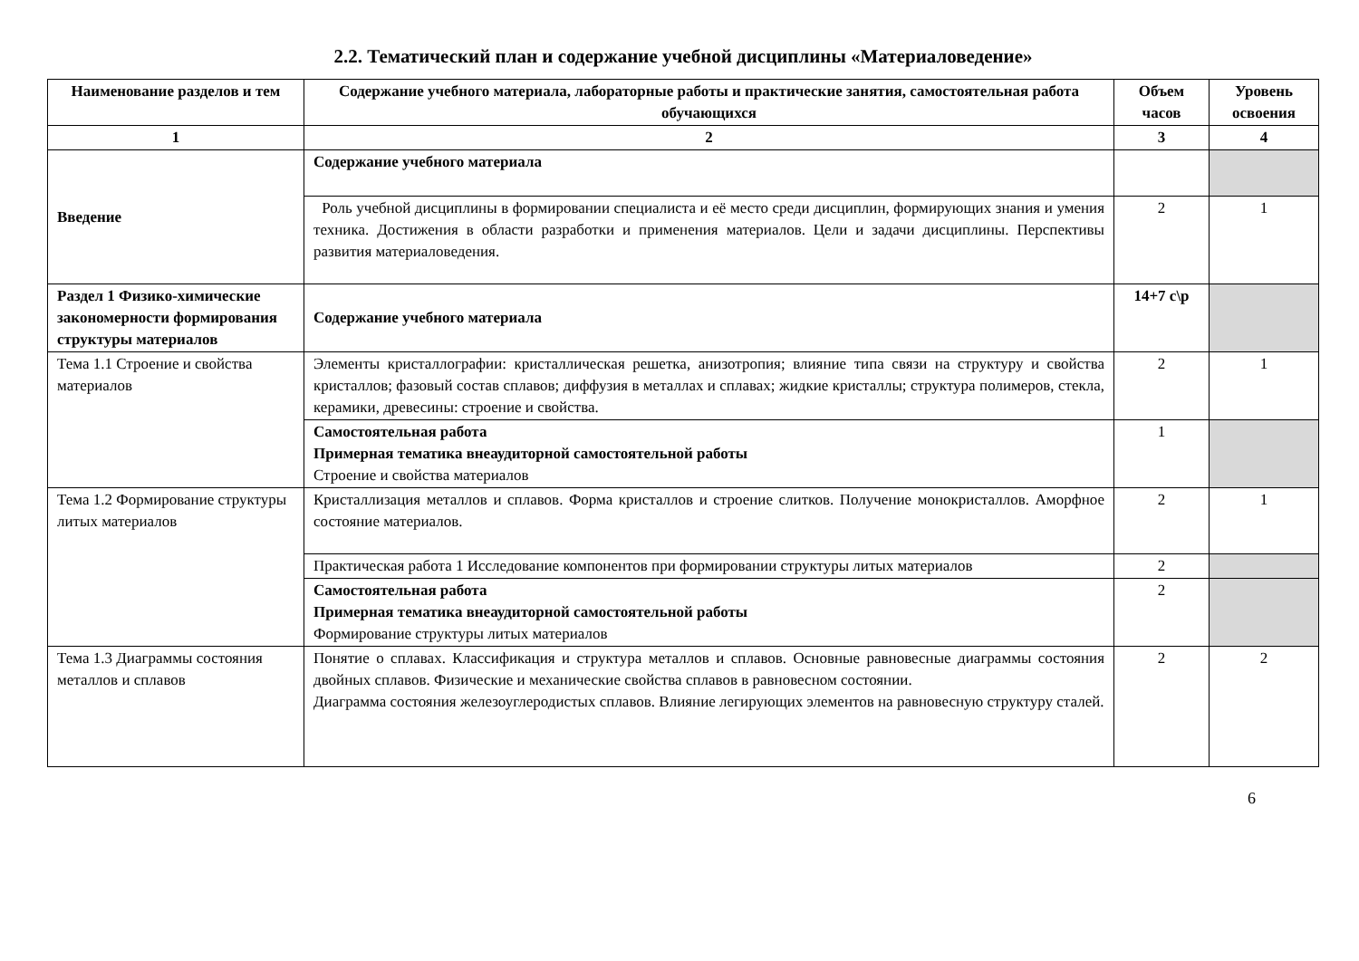2.2. Тематический план и содержание учебной дисциплины «Материаловедение»
| Наименование разделов и тем | Содержание учебного материала, лабораторные работы и практические занятия, самостоятельная работа обучающихся | Объем часов | Уровень освоения |
| --- | --- | --- | --- |
| 1 | 2 | 3 | 4 |
| Введение | Содержание учебного материала | | |
| | Роль учебной дисциплины в формировании специалиста и её место среди дисциплин, формирующих знания и умения техника. Достижения в области разработки и применения материалов. Цели и задачи дисциплины. Перспективы развития материаловедения. | 2 | 1 |
| Раздел 1 Физико-химические закономерности формирования структуры материалов | Содержание учебного материала | 14+7 с\р | |
| Тема 1.1 Строение и свойства материалов | Элементы кристаллографии: кристаллическая решетка, анизотропия; влияние типа связи на структуру и свойства кристаллов; фазовый состав сплавов; диффузия в металлах и сплавах; жидкие кристаллы; структура полимеров, стекла, керамики, древесины: строение и свойства. | 2 | 1 |
| | Самостоятельная работа Примерная тематика внеаудиторной самостоятельной работы Строение и свойства материалов | 1 | |
| Тема 1.2 Формирование структуры литых материалов | Кристаллизация металлов и сплавов. Форма кристаллов и строение слитков. Получение монокристаллов. Аморфное состояние материалов. | 2 | 1 |
| | Практическая работа 1 Исследование компонентов при формировании структуры литых материалов | 2 | |
| | Самостоятельная работа Примерная тематика внеаудиторной самостоятельной работы Формирование структуры литых материалов | 2 | |
| Тема 1.3 Диаграммы состояния металлов и сплавов | Понятие о сплавах. Классификация и структура металлов и сплавов. Основные равновесные диаграммы состояния двойных сплавов. Физические и механические свойства сплавов в равновесном состоянии. Диаграмма состояния железоуглеродистых сплавов. Влияние легирующих элементов на равновесную структуру сталей. | 2 | 2 |
6